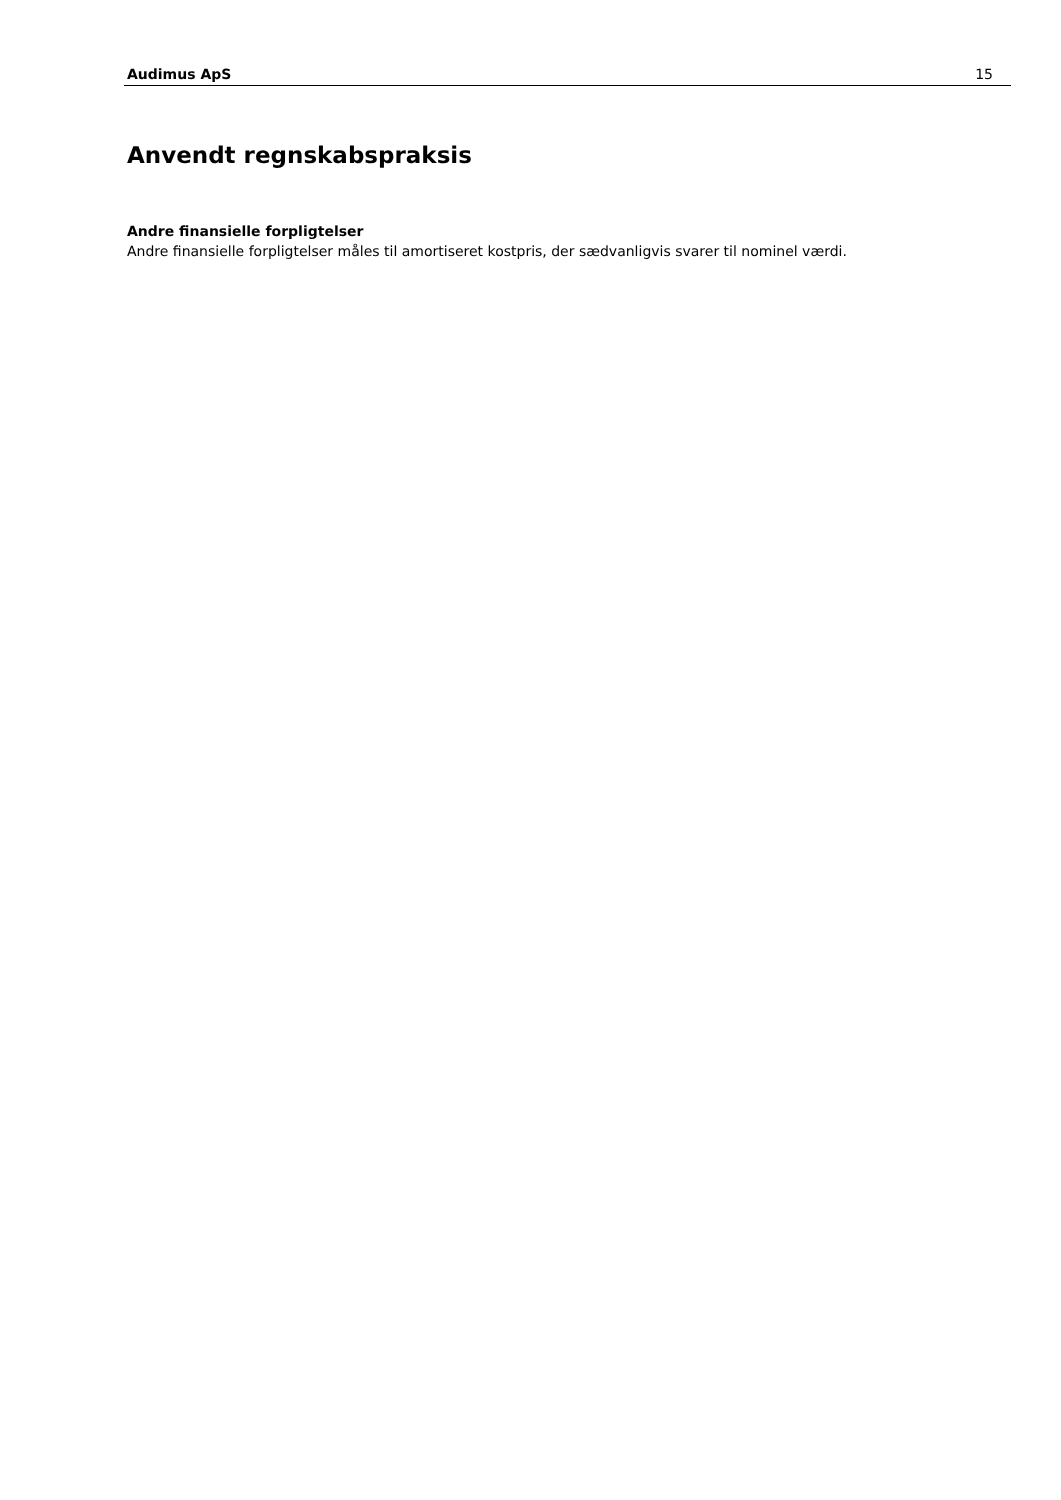Audimus ApS 15
Anvendt regnskabspraksis
Andre finansielle forpligtelser
Andre finansielle forpligtelser måles til amortiseret kostpris, der sædvanligvis svarer til nominel værdi.